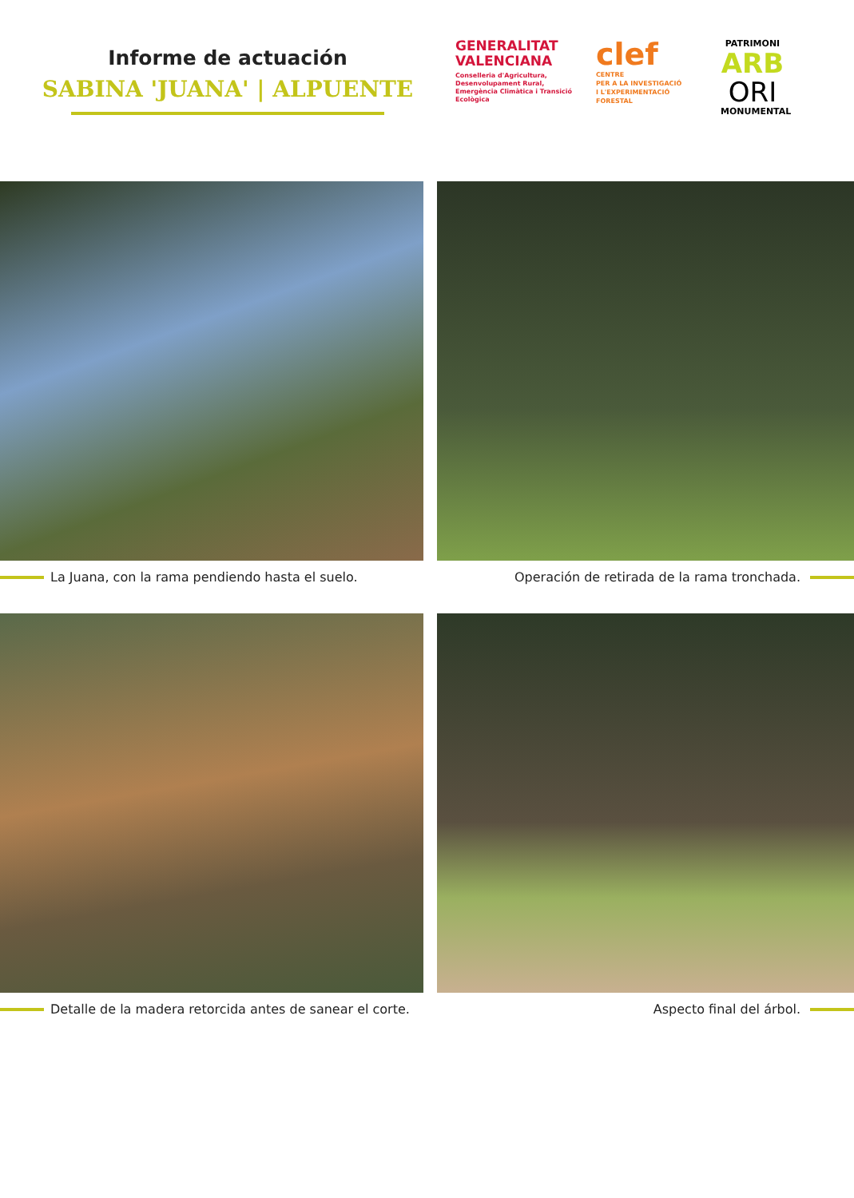Informe de actuación
SABINA 'JUANA' | ALPUENTE
GENERALITAT VALENCIANA
Conselleria d'Agricultura, Desenvolupament Rural, Emergència Climàtica i Transició Ecològica
clef
CENTRE
PER A LA INVESTIGACIÓ
I L'EXPERIMENTACIÓ
FORESTAL
PATRIMONI
ARB
ORI
MONUMENTAL
La Juana, con la rama pendiendo hasta el suelo.
Operación de retirada de la rama tronchada.
Detalle de la madera retorcida antes de sanear el corte.
Aspecto final del árbol.